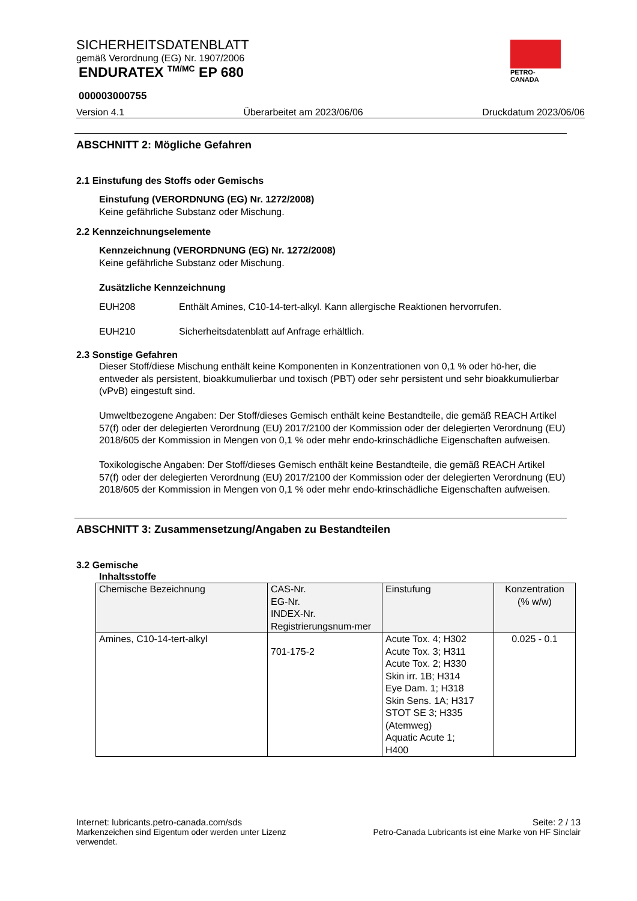SICHERHEITSDATENBLATT
gemäß Verordnung (EG) Nr. 1907/2006
ENDURATEX <sup>TM/MC</sup> EP 680
000003000755
Version 4.1 Überarbeitet am 2023/06/06 Druckdatum 2023/06/06
PETRO-CANADA
ABSCHNITT 2: Mögliche Gefahren
2.1 Einstufung des Stoffs oder Gemischs
Einstufung (VERORDNUNG (EG) Nr. 1272/2008)
Keine gefährliche Substanz oder Mischung.
2.2 Kennzeichnungselemente
Kennzeichnung (VERORDNUNG (EG) Nr. 1272/2008)
Keine gefährliche Substanz oder Mischung.
Zusätzliche Kennzeichnung
EUH208 Enthält Amines, C10-14-tert-alkyl. Kann allergische Reaktionen hervorrufen.
EUH210 Sicherheitsdatenblatt auf Anfrage erhältlich.
2.3 Sonstige Gefahren
Dieser Stoff/diese Mischung enthält keine Komponenten in Konzentrationen von 0,1 % oder hö-her, die entweder als persistent, bioakkumulierbar und toxisch (PBT) oder sehr persistent und sehr bioakkumulierbar (vPvB) eingestuft sind.
Umweltbezogene Angaben: Der Stoff/dieses Gemisch enthält keine Bestandteile, die gemäß REACH Artikel 57(f) oder der delegierten Verordnung (EU) 2017/2100 der Kommission oder der delegierten Verordnung (EU) 2018/605 der Kommission in Mengen von 0,1 % oder mehr endo-krinschädliche Eigenschaften aufweisen.
Toxikologische Angaben: Der Stoff/dieses Gemisch enthält keine Bestandteile, die gemäß REACH Artikel 57(f) oder der delegierten Verordnung (EU) 2017/2100 der Kommission oder der delegierten Verordnung (EU) 2018/605 der Kommission in Mengen von 0,1 % oder mehr endo-krinschädliche Eigenschaften aufweisen.
ABSCHNITT 3: Zusammensetzung/Angaben zu Bestandteilen
3.2 Gemische
Inhaltsstoffe
| Chemische Bezeichnung | CAS-Nr. EG-Nr. INDEX-Nr. Registrierungsnum-mer | Einstufung | Konzentration (% w/w) |
| --- | --- | --- | --- |
| Amines, C10-14-tert-alkyl | 701-175-2 | Acute Tox. 4; H302 Acute Tox. 3; H311 Acute Tox. 2; H330 Skin irr. 1B; H314 Eye Dam. 1; H318 Skin Sens. 1A; H317 STOT SE 3; H335 (Atemweg) Aquatic Acute 1; H400 | 0.025 - 0.1 |
Internet: lubricants.petro-canada.com/sds Seite: 2 / 13
Markenzeichen sind Eigentum oder werden unter Lizenz
verwendet. Petro-Canada Lubricants ist eine Marke von HF Sinclair